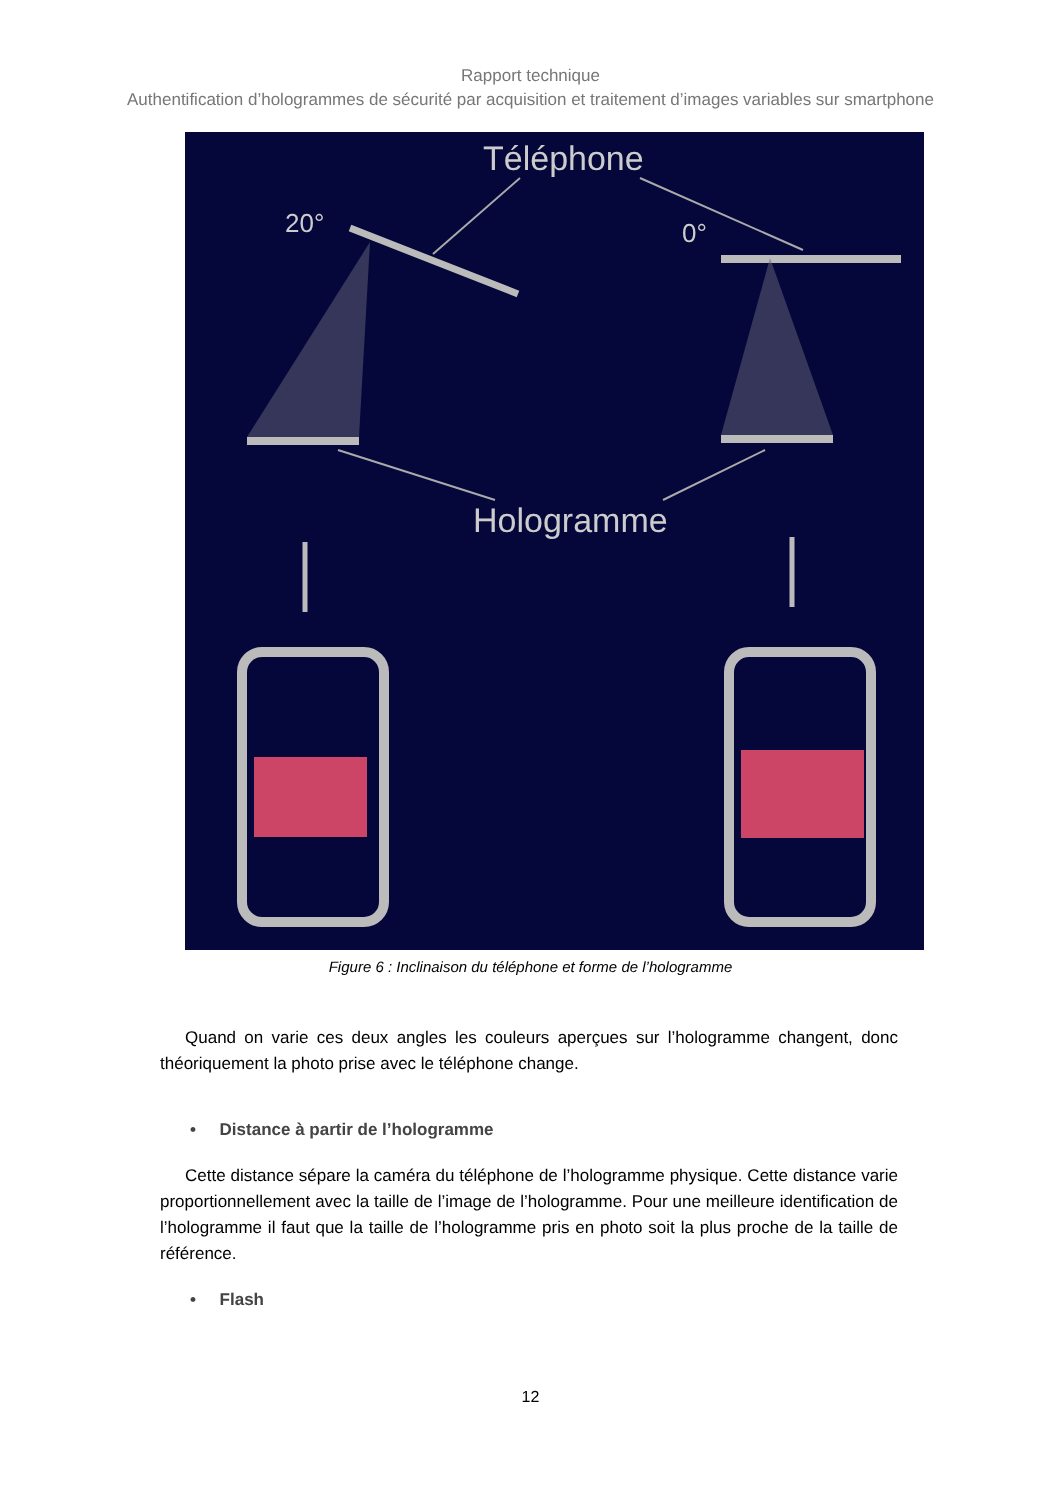Rapport technique
Authentification d’hologrammes de sécurité par acquisition et traitement d’images variables sur smartphone
Téléphone
20°
0°
Hologramme
Figure 6 : Inclinaison du téléphone et forme de l’hologramme
Quand on varie ces deux angles les couleurs aperçues sur l’hologramme changent, donc théoriquement la photo prise avec le téléphone change.
• Distance à partir de l’hologramme
Cette distance sépare la caméra du téléphone de l’hologramme physique. Cette distance varie proportionnellement avec la taille de l’image de l’hologramme. Pour une meilleure identification de l’hologramme il faut que la taille de l’hologramme pris en photo soit la plus proche de la taille de référence.
• Flash
12